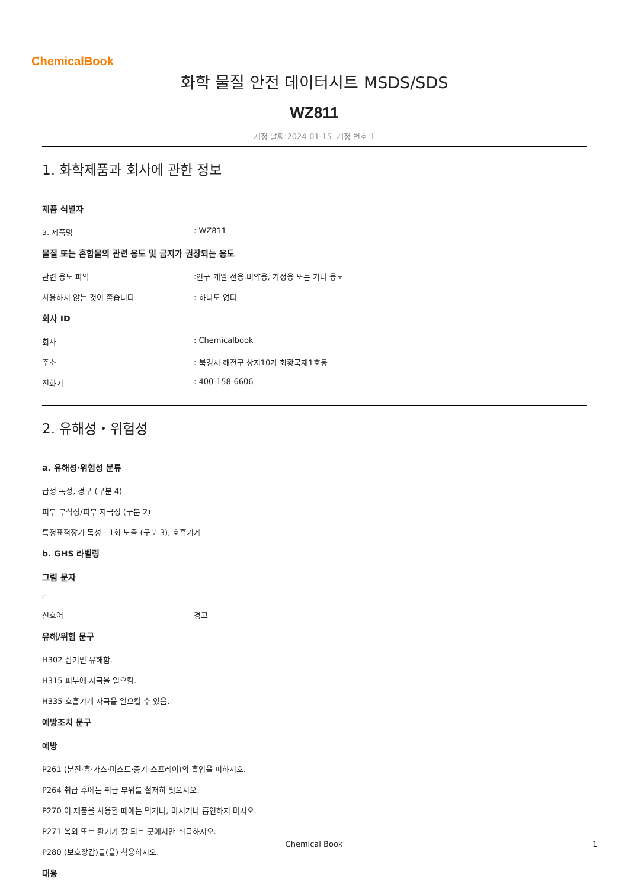ChemicalBook
화학 물질 안전 데이터시트 MSDS/SDS
WZ811
개정 날짜:2024-01-15 개정 번호:1
1. 화학제품과 회사에 관한 정보
제품 식별자
a. 제품명: WZ811
물질 또는 혼합물의 관련 용도 및 금지가 권장되는 용도
관련 용도 파악:연구 개발 전용.비약용, 가정용 또는 기타 용도
사용하지 않는 것이 좋습니다: 하나도 없다
회사 ID
회사: Chemicalbook
주소: 북경시 해전구 상지10가 회황국제1호동
전화기: 400-158-6606
2. 유해성・위험성
a. 유해성·위험성 분류
급성 독성, 경구 (구분 4)
피부 부식성/피부 자극성 (구분 2)
특정표적장기 독성 - 1회 노출 (구분 3), 호흡기계
b. GHS 라벨링
그림 문자
□
신호어 경고
유해/위험 문구
H302 삼키면 유해함.
H315 피부에 자극을 일으킴.
H335 호흡기계 자극을 일으킬 수 있음.
예방조치 문구
예방
P261 (분진·흄·가스·미스트·증기·스프레이)의 흡입을 피하시오.
P264 취급 후에는 취급 부위를 철저히 씻으시오.
P270 이 제품을 사용할 때에는 먹거나, 마시거나 흡연하지 마시오.
P271 옥외 또는 환기가 잘 되는 곳에서만 취급하시오.
P280 (보호장갑)를(을) 착용하시오.
대응
Chemical Book 1